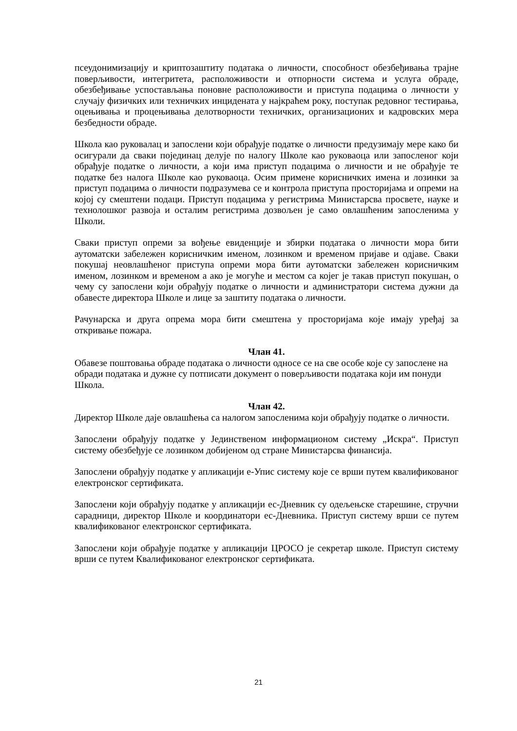псеудонимизацију и криптозаштиту података о личности, способност обезбеђивања трајне поверљивости, интегритета, расположивости и отпорности система и услуга обраде, обезбеђивање успостављања поновне расположивости и приступа подацима о личности у случају физичких или техничких инцидената у најкраћем року, поступак редовног тестирања, оцењивања и процењивања делотворности техничких, организационих и кадровских мера безбедности обраде.
Школа као руковалац и запослени који обрађује податке о личности предузимају мере како би осигурали да сваки појединац делује по налогу Школе као руковаоца или запосленог који обрађује податке о личности, а који има приступ подацима о личности и не обрађује те податке без налога Школе као руковаоца. Осим примене корисничких имена и лозинки за приступ подацима о личности подразумева се и контрола приступа просторијама и опреми на којој су смештени подаци. Приступ подацима у регистрима Министарсва просвете, науке и технолошког развоја и осталим регистрима дозвољен је само овлашћеним запосленима у Школи.
Сваки приступ опреми за вођење евиденције и збирки података о личности мора бити аутоматски забележен корисничким именом, лозинком и временом пријаве и одјаве. Сваки покушај неовлашћеног приступа опреми мора бити аутоматски забележен корисничким именом, лозинком и временом а ако је могуће и местом са којег је такав приступ покушан, о чему су запослени који обрађују податке о личности и администратори система дужни да обавесте директора Школе и лице за заштиту података о личности.
Рачунарска и друга опрема мора бити смештена у просторијама које имају уређај за откривање пожара.
Члан 41.
Обавезе поштовања обраде података о личности односе се на све особе које су запослене на обради података и дужне су потписати документ о поверљивости података који им понуди Школа.
Члан 42.
Директор Школе даје овлашћења са налогом запосленима који обрађују податке о личности.
Запослени обрађују податке у Јединственом информационом систему „Искра“. Приступ систему обезбеђује се лозинком добијеном од стране Министарсва финансија.
Запослени обрађују податке у апликацији е-Упис систему које се врши путем квалификованог електронског сертификата.
Запослени који обрађују податке у апликацији ес-Дневник су одељењске старешине, стручни сарадници, директор Школе и координатори ес-Дневника. Приступ систему врши се путем квалификованог електронског сертификата.
Запослени који обрађује податке у апликацији ЦРОСО је секретар школе. Приступ систему врши се путем Квалификованог електронског сертификата.
21